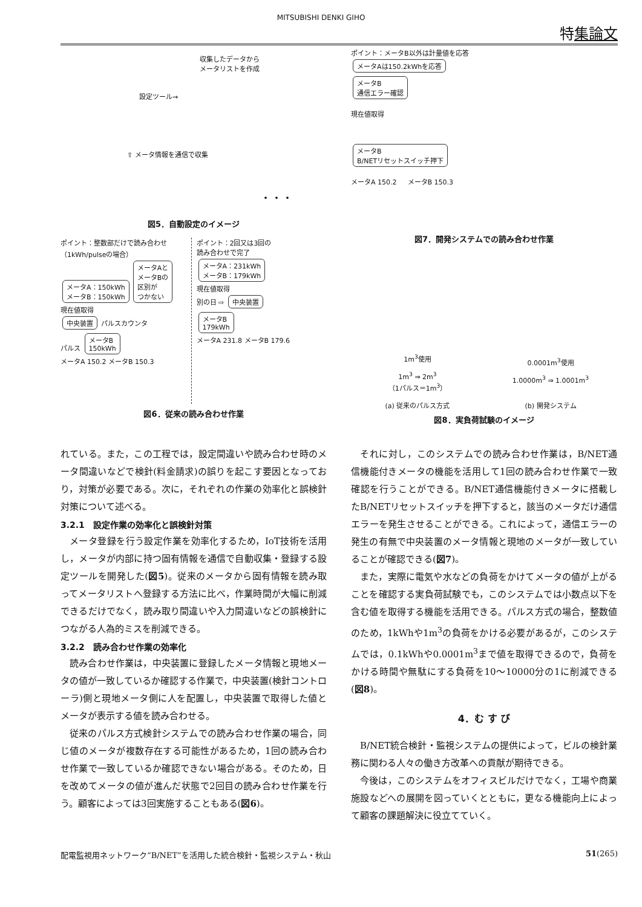MITSUBISHI DENKI GIHO
特集論文
収集したデータから
メータリストを作成
設定ツール→
⇧ メータ情報を通信で収集
・・・
図5．自動設定のイメージ
ポイント：整数部だけで読み合わせ
（1kWh/pulseの場合）
メータA：150kWh
メータB：150kWh メータAと
メータBの
区別が
つかない
現在値取得
中央装置 パルスカウンタ
パルス メータB
150kWh
メータA 150.2 メータB 150.3
ポイント：2回又は3回の
読み合わせで完了
メータA：231kWh
メータB：179kWh
現在値取得
別の日 ⇨ 中央装置
メータB
179kWh
メータA 231.8 メータB 179.6
図6．従来の読み合わせ作業
ポイント：メータB以外は計量値を応答
メータAは150.2kWhを応答
メータB
通信エラー確認
現在値取得
メータB
B/NETリセットスイッチ押下
メータA 150.2 　 メータB 150.3
図7．開発システムでの読み合わせ作業
1m<sup>3</sup>使用
1m<sup>3</sup> ⇒ 2m<sup>3</sup>
（1パルス＝1m<sup>3</sup>）
(a) 従来のパルス方式
0.0001m<sup>3</sup>使用
1.0000m<sup>3</sup> ⇒ 1.0001m<sup>3</sup>
(b) 開発システム
図8．実負荷試験のイメージ
れている。また，この工程では，設定間違いや読み合わせ時のメータ間違いなどで検針(料金請求)の誤りを起こす要因となっており，対策が必要である。次に，それぞれの作業の効率化と誤検針対策について述べる。
3.2.1　設定作業の効率化と誤検針対策
メータ登録を行う設定作業を効率化するため，IoT技術を活用し，メータが内部に持つ固有情報を通信で自動収集・登録する設定ツールを開発した(図5)。従来のメータから固有情報を読み取ってメータリストへ登録する方法に比べ，作業時間が大幅に削減できるだけでなく，読み取り間違いや入力間違いなどの誤検針につながる人為的ミスを削減できる。
3.2.2　読み合わせ作業の効率化
読み合わせ作業は，中央装置に登録したメータ情報と現地メータの値が一致しているか確認する作業で，中央装置(検針コントローラ)側と現地メータ側に人を配置し，中央装置で取得した値とメータが表示する値を読み合わせる。
従来のパルス方式検針システムでの読み合わせ作業の場合，同じ値のメータが複数存在する可能性があるため，1回の読み合わせ作業で一致しているか確認できない場合がある。そのため，日を改めてメータの値が進んだ状態で2回目の読み合わせ作業を行う。顧客によっては3回実施することもある(図6)。
それに対し，このシステムでの読み合わせ作業は，B/NET通信機能付きメータの機能を活用して1回の読み合わせ作業で一致確認を行うことができる。B/NET通信機能付きメータに搭載したB/NETリセットスイッチを押下すると，該当のメータだけ通信エラーを発生させることができる。これによって，通信エラーの発生の有無で中央装置のメータ情報と現地のメータが一致していることが確認できる(図7)。
また，実際に電気や水などの負荷をかけてメータの値が上がることを確認する実負荷試験でも，このシステムでは小数点以下を含む値を取得する機能を活用できる。パルス方式の場合，整数値のため，1kWhや1m<sup>3</sup>の負荷をかける必要があるが，このシステムでは，0.1kWhや0.0001m<sup>3</sup>まで値を取得できるので，負荷をかける時間や無駄にする負荷を10〜10000分の1に削減できる(図8)。
4．む す び
B/NET統合検針・監視システムの提供によって，ビルの検針業務に関わる人々の働き方改革への貢献が期待できる。
今後は，このシステムをオフィスビルだけでなく，工場や商業施設などへの展開を図っていくとともに，更なる機能向上によって顧客の課題解決に役立てていく。
配電監視用ネットワーク“B/NET”を活用した統合検針・監視システム・秋山 51(265)